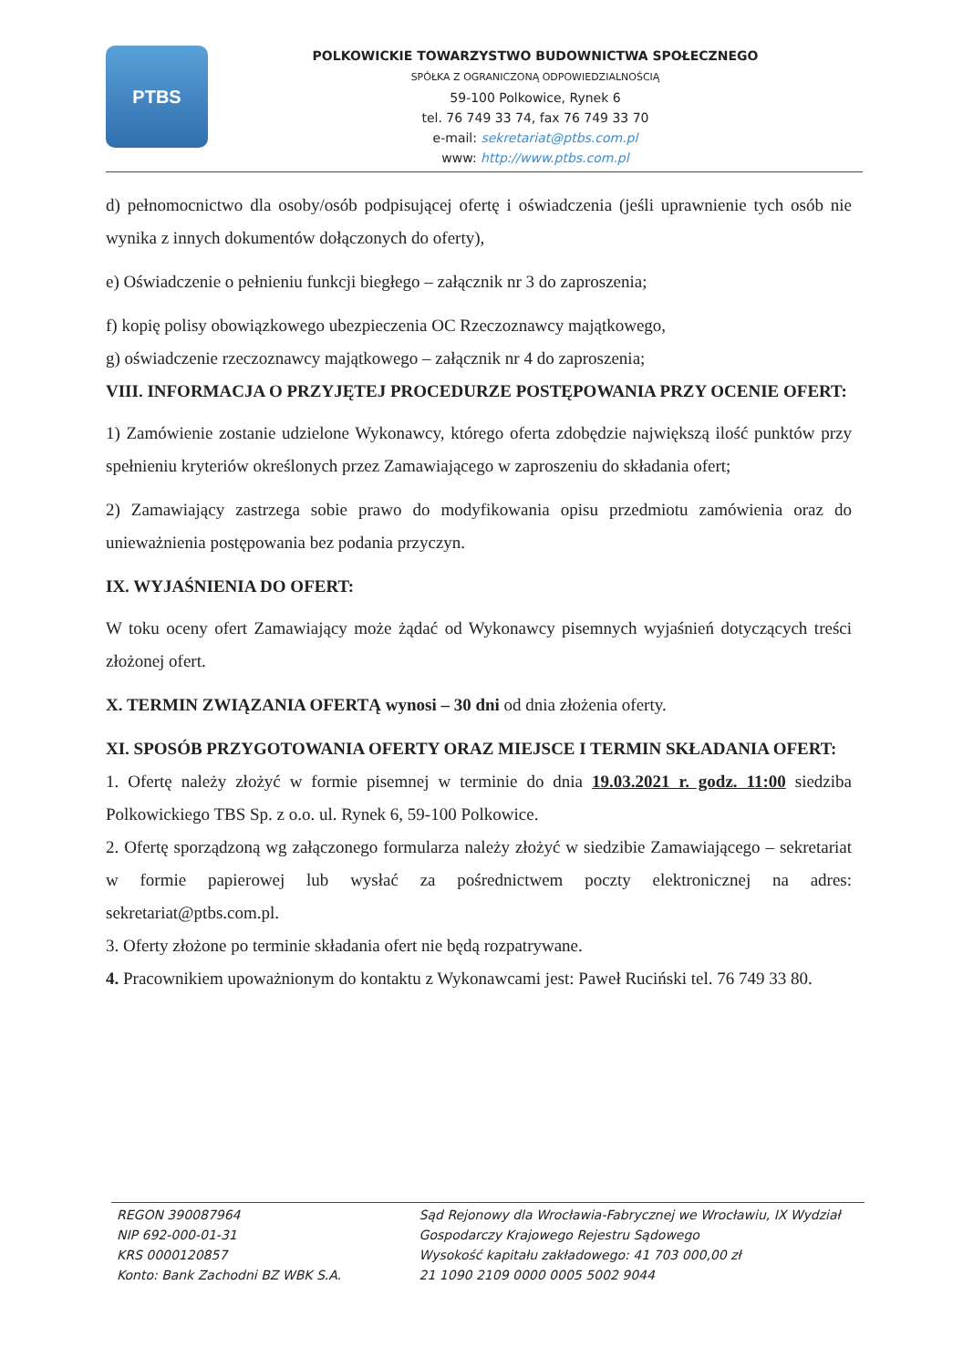PTBS
POLKOWICKIE TOWARZYSTWO BUDOWNICTWA SPOŁECZNEGO
SPÓŁKA Z OGRANICZONĄ ODPOWIEDZIALNOŚCIĄ
59-100 Polkowice, Rynek 6
tel. 76 749 33 74, fax 76 749 33 70
e-mail: sekretariat@ptbs.com.pl
www: http://www.ptbs.com.pl
d) pełnomocnictwo dla osoby/osób podpisującej ofertę i oświadczenia (jeśli uprawnienie tych osób nie wynika z innych dokumentów dołączonych do oferty),
e) Oświadczenie o pełnieniu funkcji biegłego – załącznik nr 3 do zaproszenia;
f) kopię polisy obowiązkowego ubezpieczenia OC Rzeczoznawcy majątkowego,
g) oświadczenie rzeczoznawcy majątkowego – załącznik nr 4 do zaproszenia;
VIII. INFORMACJA O PRZYJĘTEJ PROCEDURZE POSTĘPOWANIA PRZY OCENIE OFERT:
1) Zamówienie zostanie udzielone Wykonawcy, którego oferta zdobędzie największą ilość punktów przy spełnieniu kryteriów określonych przez Zamawiającego w zaproszeniu do składania ofert;
2) Zamawiający zastrzega sobie prawo do modyfikowania opisu przedmiotu zamówienia oraz do unieważnienia postępowania bez podania przyczyn.
IX. WYJAŚNIENIA DO OFERT:
W toku oceny ofert Zamawiający może żądać od Wykonawcy pisemnych wyjaśnień dotyczących treści złożonej ofert.
X. TERMIN ZWIĄZANIA OFERTĄ wynosi – 30 dni od dnia złożenia oferty.
XI. SPOSÓB PRZYGOTOWANIA OFERTY ORAZ MIEJSCE I TERMIN SKŁADANIA OFERT:
1. Ofertę należy złożyć w formie pisemnej w terminie do dnia 19.03.2021 r. godz. 11:00 siedziba Polkowickiego TBS Sp. z o.o. ul. Rynek 6, 59-100 Polkowice.
2. Ofertę sporządzoną wg załączonego formularza należy złożyć w siedzibie Zamawiającego – sekretariat w formie papierowej lub wysłać za pośrednictwem poczty elektronicznej na adres: sekretariat@ptbs.com.pl.
3. Oferty złożone po terminie składania ofert nie będą rozpatrywane.
4. Pracownikiem upoważnionym do kontaktu z Wykonawcami jest: Paweł Ruciński tel. 76 749 33 80.
REGON 390087964
NIP 692-000-01-31
KRS 0000120857
Konto: Bank Zachodni BZ WBK S.A.
Sąd Rejonowy dla Wrocławia-Fabrycznej we Wrocławiu, IX Wydział
Gospodarczy Krajowego Rejestru Sądowego
Wysokość kapitału zakładowego: 41 703 000,00 zł
21 1090 2109 0000 0005 5002 9044